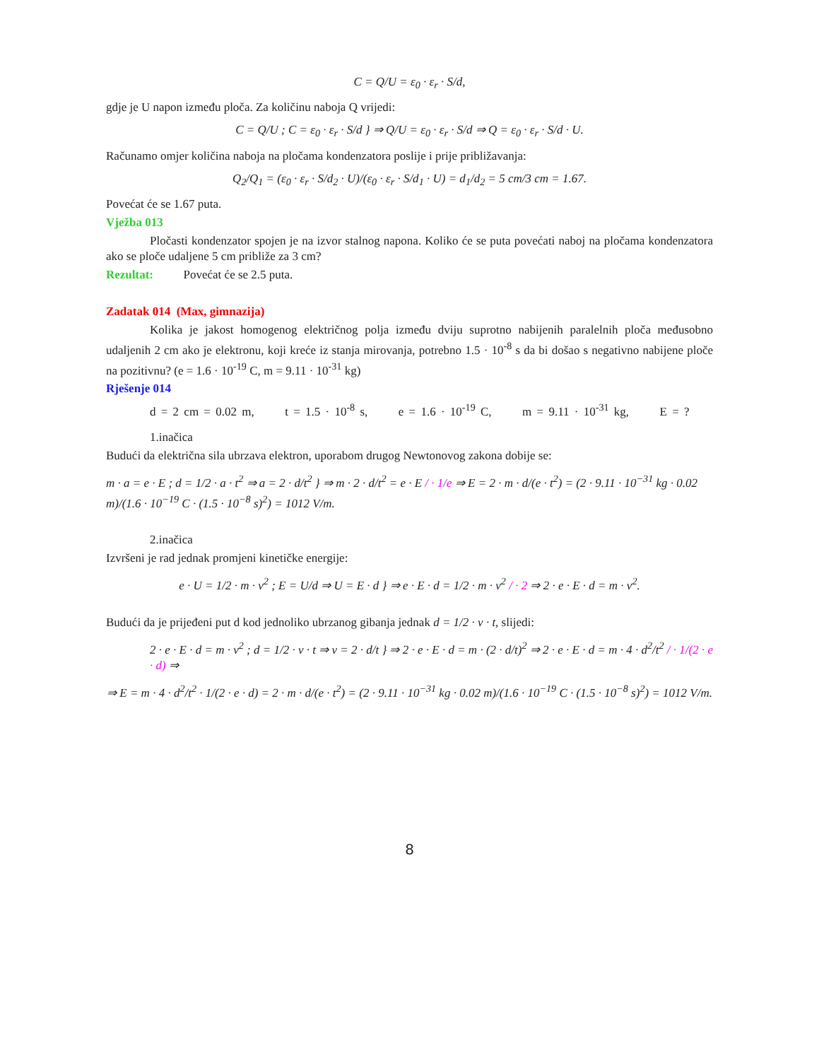C = Q/U = ε<sub>0</sub> · ε<sub>r</sub> · S/d,
gdje je U napon između ploča. Za količinu naboja Q vrijedi:
C = Q/U ; C = ε<sub>0</sub> · ε<sub>r</sub> · S/d } ⇒ Q/U = ε<sub>0</sub> · ε<sub>r</sub> · S/d ⇒ Q = ε<sub>0</sub> · ε<sub>r</sub> · S/d · U.
Računamo omjer količina naboja na pločama kondenzatora poslije i prije približavanja:
Q<sub>2</sub>/Q<sub>1</sub> = (ε<sub>0</sub> · ε<sub>r</sub> · S/d<sub>2</sub> · U)/(ε<sub>0</sub> · ε<sub>r</sub> · S/d<sub>1</sub> · U) = d<sub>1</sub>/d<sub>2</sub> = 5 cm/3 cm = 1.67.
Povećat će se 1.67 puta.
Vježba 013
Pločasti kondenzator spojen je na izvor stalnog napona. Koliko će se puta povećati naboj na pločama kondenzatora ako se ploče udaljene 5 cm približe za 3 cm?
Rezultat: Povećat će se 2.5 puta.
Zadatak 014 (Max, gimnazija)
Kolika je jakost homogenog električnog polja između dviju suprotno nabijenih paralelnih ploča međusobno udaljenih 2 cm ako je elektronu, koji kreće iz stanja mirovanja, potrebno 1.5 · 10<sup>-8</sup> s da bi došao s negativno nabijene ploče na pozitivnu? (e = 1.6 · 10<sup>-19</sup> C, m = 9.11 · 10<sup>-31</sup> kg)
Rješenje 014
d = 2 cm = 0.02 m, t = 1.5 · 10<sup>-8</sup> s, e = 1.6 · 10<sup>-19</sup> C, m = 9.11 · 10<sup>-31</sup> kg, E = ?
1.inačica
Budući da električna sila ubrzava elektron, uporabom drugog Newtonovog zakona dobije se:
m · a = e · E ; d = 1/2 · a · t<sup>2</sup> ⇒ a = 2 · d/t<sup>2</sup> } ⇒ m · 2 · d/t<sup>2</sup> = e · E / · 1/e ⇒ E = 2 · m · d/(e · t<sup>2</sup>) = (2 · 9.11 · 10<sup>−31</sup> kg · 0.02 m)/(1.6 · 10<sup>−19</sup> C · (1.5 · 10<sup>−8</sup> s)<sup>2</sup>) = 1012 V/m.
2.inačica
Izvršeni je rad jednak promjeni kinetičke energije:
e · U = 1/2 · m · v<sup>2</sup> ; E = U/d ⇒ U = E · d } ⇒ e · E · d = 1/2 · m · v<sup>2</sup> / · 2 ⇒ 2 · e · E · d = m · v<sup>2</sup>.
Budući da je prijeđeni put d kod jednoliko ubrzanog gibanja jednak d = 1/2 · v · t, slijedi:
2 · e · E · d = m · v<sup>2</sup> ; d = 1/2 · v · t ⇒ v = 2 · d/t } ⇒ 2 · e · E · d = m · (2 · d/t)<sup>2</sup> ⇒ 2 · e · E · d = m · 4 · d<sup>2</sup>/t<sup>2</sup> / · 1/(2 · e · d) ⇒
⇒ E = m · 4 · d<sup>2</sup>/t<sup>2</sup> · 1/(2 · e · d) = 2 · m · d/(e · t<sup>2</sup>) = (2 · 9.11 · 10<sup>−31</sup> kg · 0.02 m)/(1.6 · 10<sup>−19</sup> C · (1.5 · 10<sup>−8</sup> s)<sup>2</sup>) = 1012 V/m.
8